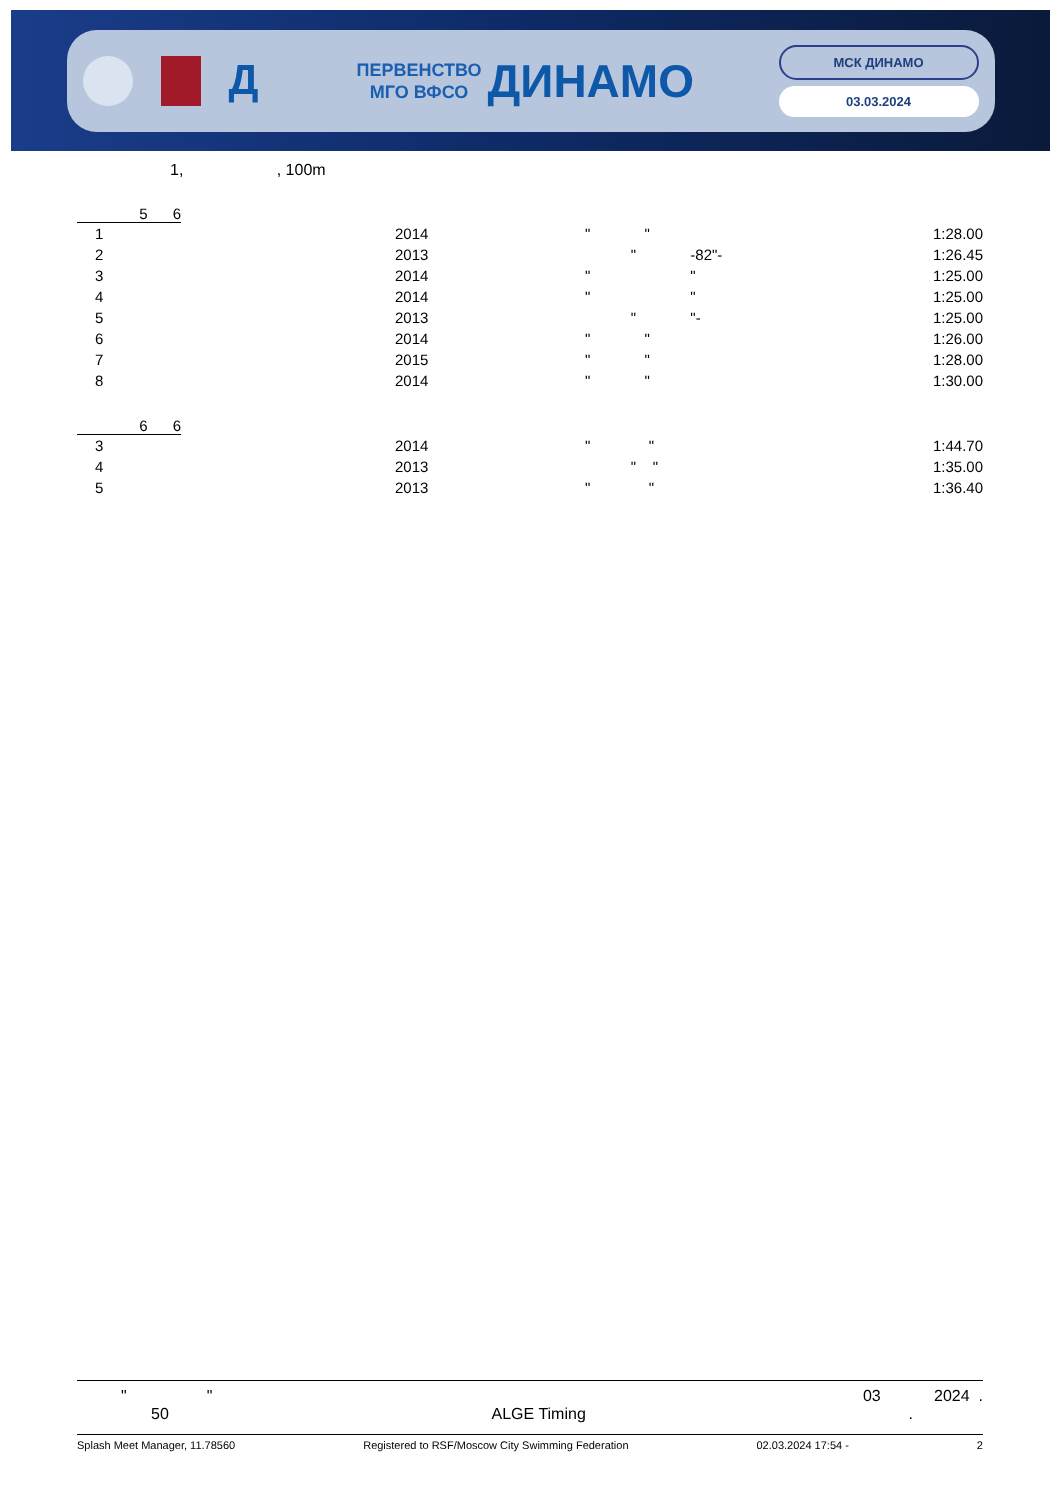Д
ПЕРВЕНСТВО
МГО ВФСО
ДИНАМО
МСК ДИНАМО
03.03.2024
1, , 100m
5 6
| 1 | 2014 | " " | 1:28.00 |
| 2 | 2013 | " -82"- | 1:26.45 |
| 3 | 2014 | " " | 1:25.00 |
| 4 | 2014 | " " | 1:25.00 |
| 5 | 2013 | " "- | 1:25.00 |
| 6 | 2014 | " " | 1:26.00 |
| 7 | 2015 | " " | 1:28.00 |
| 8 | 2014 | " " | 1:30.00 |
6 6
| 3 | 2014 | " " | 1:44.70 |
| 4 | 2013 | " " | 1:35.00 |
| 5 | 2013 | " " | 1:36.40 |
" " 03 2024 .
50 ALGE Timing.
Splash Meet Manager, 11.78560 Registered to RSF/Moscow City Swimming Federation 02.03.2024 17:54 - 2